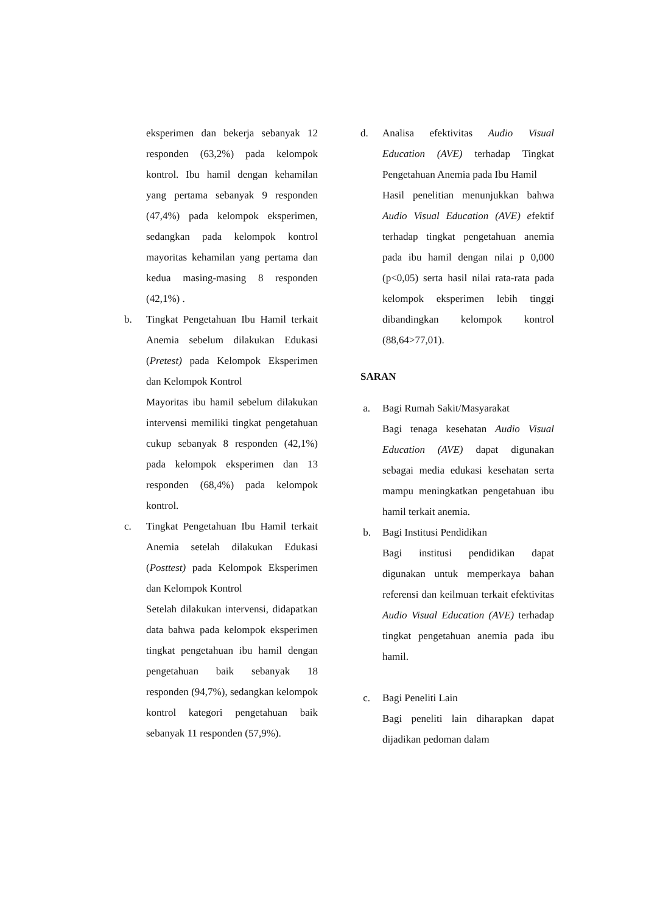eksperimen dan bekerja sebanyak 12 responden (63,2%) pada kelompok kontrol. Ibu hamil dengan kehamilan yang pertama sebanyak 9 responden (47,4%) pada kelompok eksperimen, sedangkan pada kelompok kontrol mayoritas kehamilan yang pertama dan kedua masing-masing 8 responden (42,1%) .
b. Tingkat Pengetahuan Ibu Hamil terkait Anemia sebelum dilakukan Edukasi (Pretest) pada Kelompok Eksperimen dan Kelompok Kontrol
Mayoritas ibu hamil sebelum dilakukan intervensi memiliki tingkat pengetahuan cukup sebanyak 8 responden (42,1%) pada kelompok eksperimen dan 13 responden (68,4%) pada kelompok kontrol.
c. Tingkat Pengetahuan Ibu Hamil terkait Anemia setelah dilakukan Edukasi (Posttest) pada Kelompok Eksperimen dan Kelompok Kontrol
Setelah dilakukan intervensi, didapatkan data bahwa pada kelompok eksperimen tingkat pengetahuan ibu hamil dengan pengetahuan baik sebanyak 18 responden (94,7%), sedangkan kelompok kontrol kategori pengetahuan baik sebanyak 11 responden (57,9%).
d. Analisa efektivitas Audio Visual Education (AVE) terhadap Tingkat Pengetahuan Anemia pada Ibu Hamil
Hasil penelitian menunjukkan bahwa Audio Visual Education (AVE) efektif terhadap tingkat pengetahuan anemia pada ibu hamil dengan nilai p 0,000 (p<0,05) serta hasil nilai rata-rata pada kelompok eksperimen lebih tinggi dibandingkan kelompok kontrol (88,64>77,01).
SARAN
a. Bagi Rumah Sakit/Masyarakat
Bagi tenaga kesehatan Audio Visual Education (AVE) dapat digunakan sebagai media edukasi kesehatan serta mampu meningkatkan pengetahuan ibu hamil terkait anemia.
b. Bagi Institusi Pendidikan
Bagi institusi pendidikan dapat digunakan untuk memperkaya bahan referensi dan keilmuan terkait efektivitas Audio Visual Education (AVE) terhadap tingkat pengetahuan anemia pada ibu hamil.
c. Bagi Peneliti Lain
Bagi peneliti lain diharapkan dapat dijadikan pedoman dalam